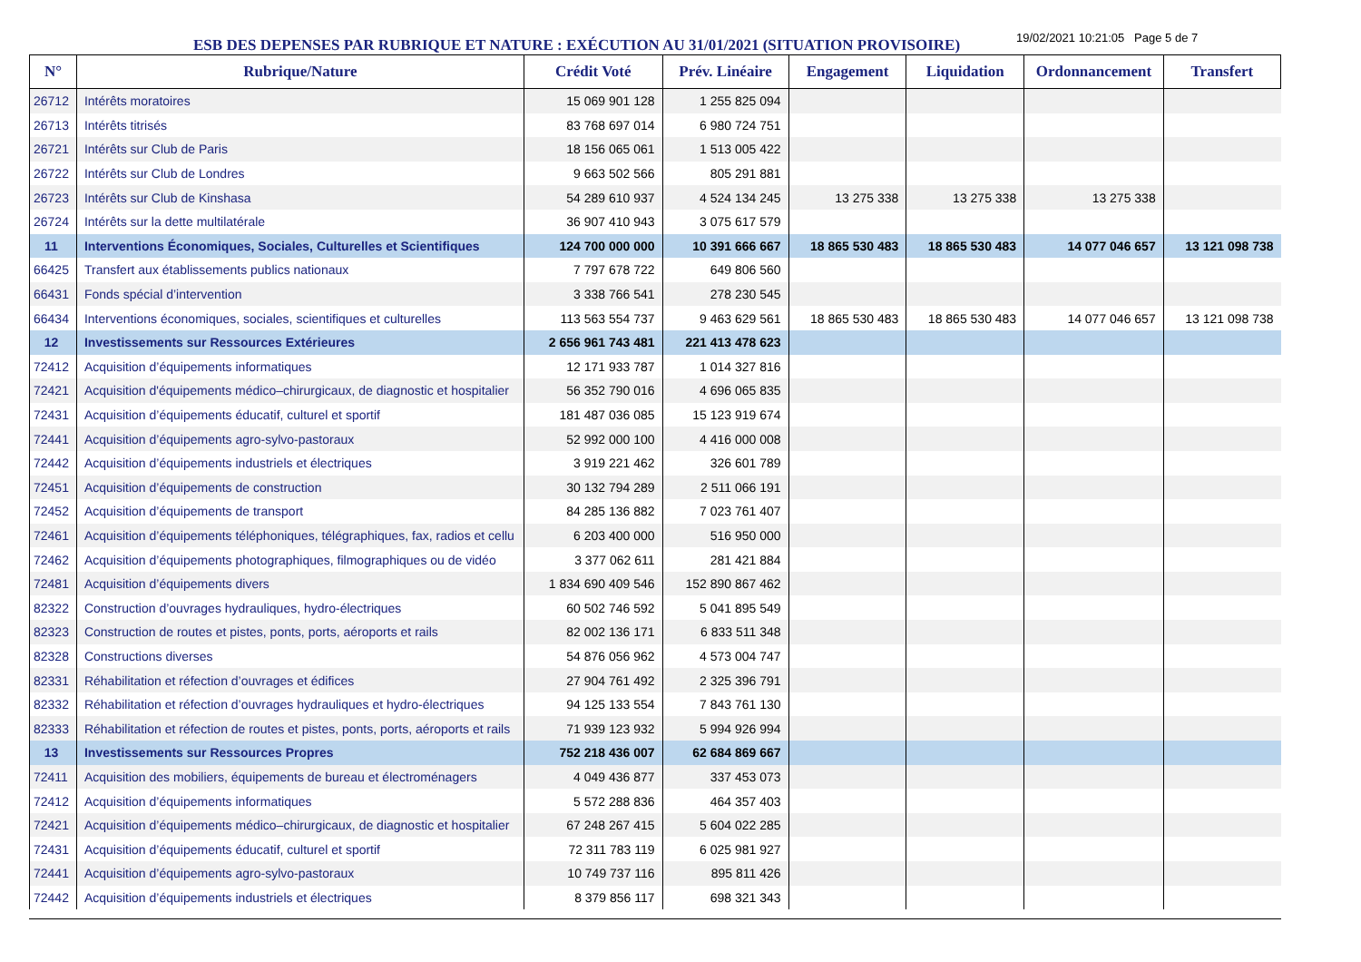ESB DES DEPENSES PAR RUBRIQUE ET NATURE : EXÉCUTION AU 31/01/2021 (SITUATION PROVISOIRE)
19/02/2021 10:21:05 Page 5 de 7
| N° | Rubrique/Nature | Crédit Voté | Prév. Linéaire | Engagement | Liquidation | Ordonnancement | Transfert |
| --- | --- | --- | --- | --- | --- | --- | --- |
| 26712 | Intérêts moratoires | 15 069 901 128 | 1 255 825 094 | | | | |
| 26713 | Intérêts titrisés | 83 768 697 014 | 6 980 724 751 | | | | |
| 26721 | Intérêts sur Club de Paris | 18 156 065 061 | 1 513 005 422 | | | | |
| 26722 | Intérêts sur Club de Londres | 9 663 502 566 | 805 291 881 | | | | |
| 26723 | Intérêts sur Club de Kinshasa | 54 289 610 937 | 4 524 134 245 | 13 275 338 | 13 275 338 | 13 275 338 | |
| 26724 | Intérêts sur la dette multilatérale | 36 907 410 943 | 3 075 617 579 | | | | |
| 11 | Interventions Économiques, Sociales, Culturelles et Scientifiques | 124 700 000 000 | 10 391 666 667 | 18 865 530 483 | 18 865 530 483 | 14 077 046 657 | 13 121 098 738 |
| 66425 | Transfert aux établissements publics nationaux | 7 797 678 722 | 649 806 560 | | | | |
| 66431 | Fonds spécial d’intervention | 3 338 766 541 | 278 230 545 | | | | |
| 66434 | Interventions économiques, sociales, scientifiques et culturelles | 113 563 554 737 | 9 463 629 561 | 18 865 530 483 | 18 865 530 483 | 14 077 046 657 | 13 121 098 738 |
| 12 | Investissements sur Ressources Extérieures | 2 656 961 743 481 | 221 413 478 623 | | | | |
| 72412 | Acquisition d’équipements informatiques | 12 171 933 787 | 1 014 327 816 | | | | |
| 72421 | Acquisition d'équipements médico–chirurgicaux, de diagnostic et hospitalier | 56 352 790 016 | 4 696 065 835 | | | | |
| 72431 | Acquisition d’équipements éducatif, culturel et sportif | 181 487 036 085 | 15 123 919 674 | | | | |
| 72441 | Acquisition d’équipements agro-sylvo-pastoraux | 52 992 000 100 | 4 416 000 008 | | | | |
| 72442 | Acquisition d’équipements industriels et électriques | 3 919 221 462 | 326 601 789 | | | | |
| 72451 | Acquisition d’équipements de construction | 30 132 794 289 | 2 511 066 191 | | | | |
| 72452 | Acquisition d’équipements de transport | 84 285 136 882 | 7 023 761 407 | | | | |
| 72461 | Acquisition d’équipements téléphoniques, télégraphiques, fax, radios et cellu | 6 203 400 000 | 516 950 000 | | | | |
| 72462 | Acquisition d’équipements photographiques, filmographiques ou de vidéo | 3 377 062 611 | 281 421 884 | | | | |
| 72481 | Acquisition d’équipements divers | 1 834 690 409 546 | 152 890 867 462 | | | | |
| 82322 | Construction d’ouvrages hydrauliques, hydro-électriques | 60 502 746 592 | 5 041 895 549 | | | | |
| 82323 | Construction de routes et pistes, ponts, ports, aéroports et rails | 82 002 136 171 | 6 833 511 348 | | | | |
| 82328 | Constructions diverses | 54 876 056 962 | 4 573 004 747 | | | | |
| 82331 | Réhabilitation et réfection d’ouvrages et édifices | 27 904 761 492 | 2 325 396 791 | | | | |
| 82332 | Réhabilitation et réfection d’ouvrages hydrauliques et hydro-électriques | 94 125 133 554 | 7 843 761 130 | | | | |
| 82333 | Réhabilitation et réfection de routes et pistes, ponts, ports, aéroports et rails | 71 939 123 932 | 5 994 926 994 | | | | |
| 13 | Investissements sur Ressources Propres | 752 218 436 007 | 62 684 869 667 | | | | |
| 72411 | Acquisition des mobiliers, équipements de bureau et électroménagers | 4 049 436 877 | 337 453 073 | | | | |
| 72412 | Acquisition d’équipements informatiques | 5 572 288 836 | 464 357 403 | | | | |
| 72421 | Acquisition d’équipements médico–chirurgicaux, de diagnostic et hospitalier | 67 248 267 415 | 5 604 022 285 | | | | |
| 72431 | Acquisition d’équipements éducatif, culturel et sportif | 72 311 783 119 | 6 025 981 927 | | | | |
| 72441 | Acquisition d’équipements agro-sylvo-pastoraux | 10 749 737 116 | 895 811 426 | | | | |
| 72442 | Acquisition d’équipements industriels et électriques | 8 379 856 117 | 698 321 343 | | | | |